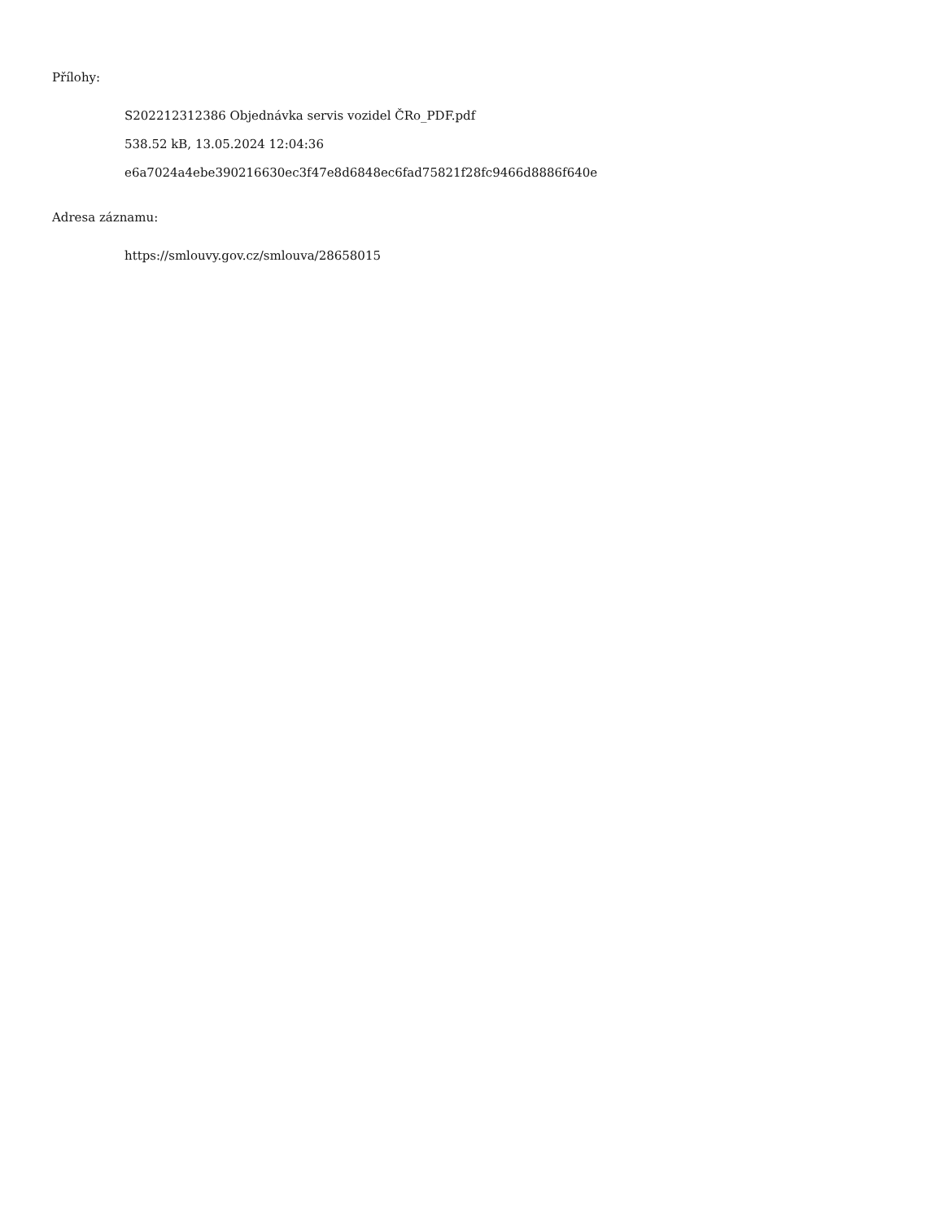Přílohy:
S202212312386 Objednávka servis vozidel ČRo_PDF.pdf
538.52 kB, 13.05.2024 12:04:36
e6a7024a4ebe390216630ec3f47e8d6848ec6fad75821f28fc9466d8886f640e
Adresa záznamu:
https://smlouvy.gov.cz/smlouva/28658015